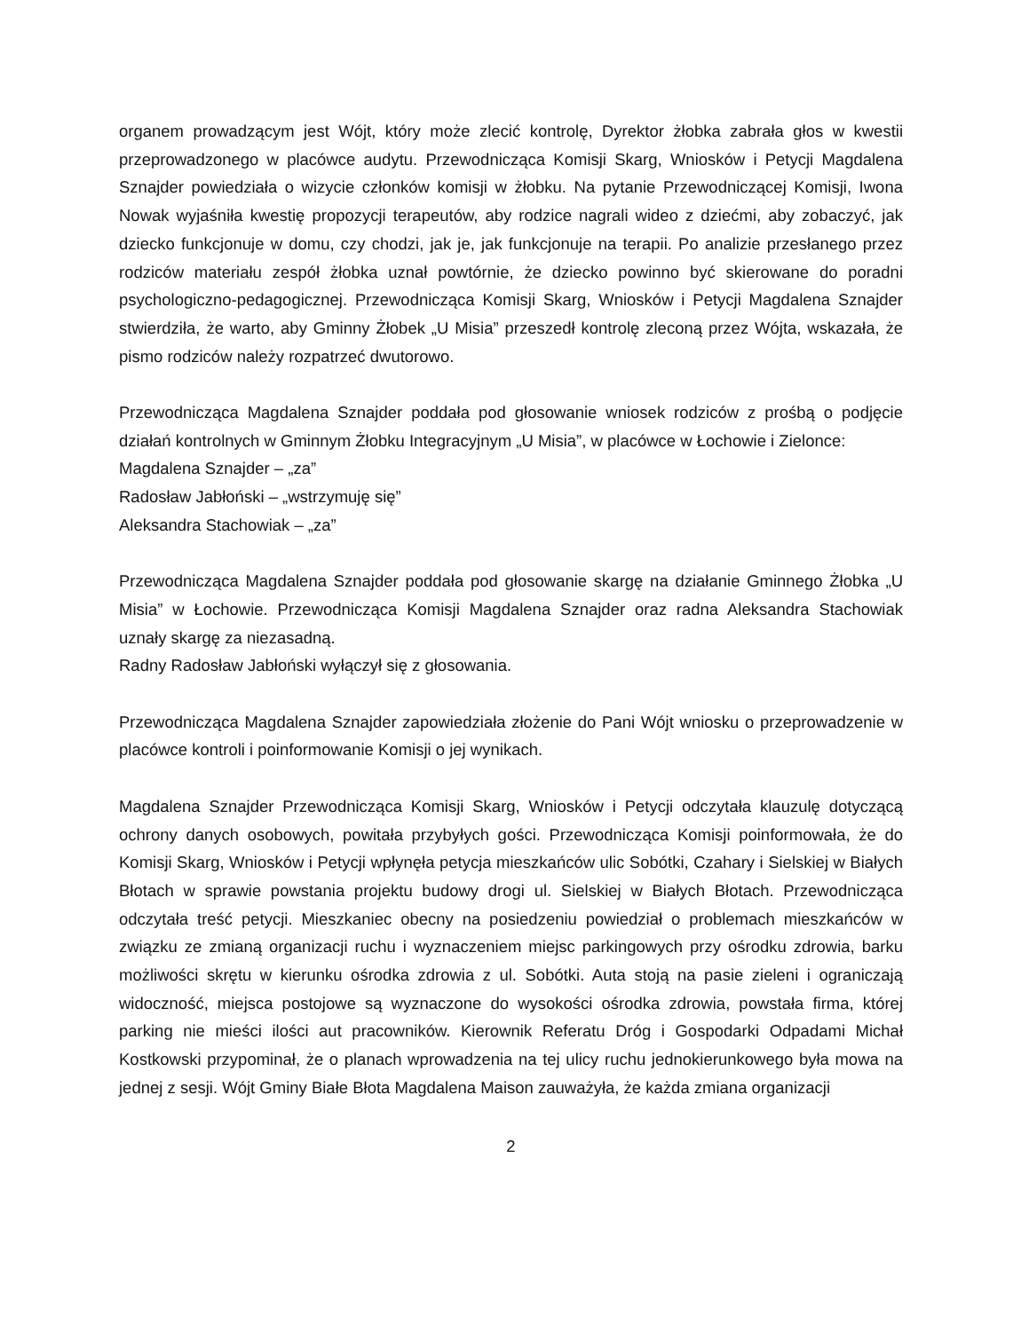organem prowadzącym jest Wójt, który może zlecić kontrolę, Dyrektor żłobka zabrała głos w kwestii przeprowadzonego w placówce audytu. Przewodnicząca Komisji Skarg, Wniosków i Petycji Magdalena Sznajder powiedziała o wizycie członków komisji w żłobku. Na pytanie Przewodniczącej Komisji, Iwona Nowak wyjaśniła kwestię propozycji terapeutów, aby rodzice nagrali wideo z dziećmi, aby zobaczyć, jak dziecko funkcjonuje w domu, czy chodzi, jak je, jak funkcjonuje na terapii. Po analizie przesłanego przez rodziców materiału zespół żłobka uznał powtórnie, że dziecko powinno być skierowane do poradni psychologiczno-pedagogicznej. Przewodnicząca Komisji Skarg, Wniosków i Petycji Magdalena Sznajder stwierdziła, że warto, aby Gminny Żłobek „U Misia” przeszedł kontrolę zleconą przez Wójta, wskazała, że pismo rodziców należy rozpatrzeć dwutorowo.
Przewodnicząca Magdalena Sznajder poddała pod głosowanie wniosek rodziców z prośbą o podjęcie działań kontrolnych w Gminnym Żłobku Integracyjnym „U Misia”, w placówce w Łochowie i Zielonce:
Magdalena Sznajder – „za”
Radosław Jabłoński – „wstrzymuję się”
Aleksandra Stachowiak – „za”
Przewodnicząca Magdalena Sznajder poddała pod głosowanie skargę na działanie Gminnego Żłobka „U Misia” w Łochowie. Przewodnicząca Komisji Magdalena Sznajder oraz radna Aleksandra Stachowiak uznały skargę za niezasadną.
Radny Radosław Jabłoński wyłączył się z głosowania.
Przewodnicząca Magdalena Sznajder zapowiedziała złożenie do Pani Wójt wniosku o przeprowadzenie w placówce kontroli i poinformowanie Komisji o jej wynikach.
Magdalena Sznajder Przewodnicząca Komisji Skarg, Wniosków i Petycji odczytała klauzulę dotyczącą ochrony danych osobowych, powitała przybyłych gości. Przewodnicząca Komisji poinformowała, że do Komisji Skarg, Wniosków i Petycji wpłynęła petycja mieszkańców ulic Sobótki, Czahary i Sielskiej w Białych Błotach w sprawie powstania projektu budowy drogi ul. Sielskiej w Białych Błotach. Przewodnicząca odczytała treść petycji. Mieszkaniec obecny na posiedzeniu powiedział o problemach mieszkańców w związku ze zmianą organizacji ruchu i wyznaczeniem miejsc parkingowych przy ośrodku zdrowia, barku możliwości skrętu w kierunku ośrodka zdrowia z ul. Sobótki. Auta stoją na pasie zieleni i ograniczają widoczność, miejsca postojowe są wyznaczone do wysokości ośrodka zdrowia, powstała firma, której parking nie mieści ilości aut pracowników. Kierownik Referatu Dróg i Gospodarki Odpadami Michał Kostkowski przypominał, że o planach wprowadzenia na tej ulicy ruchu jednokierunkowego była mowa na jednej z sesji. Wójt Gminy Białe Błota Magdalena Maison zauważyła, że każda zmiana organizacji
2